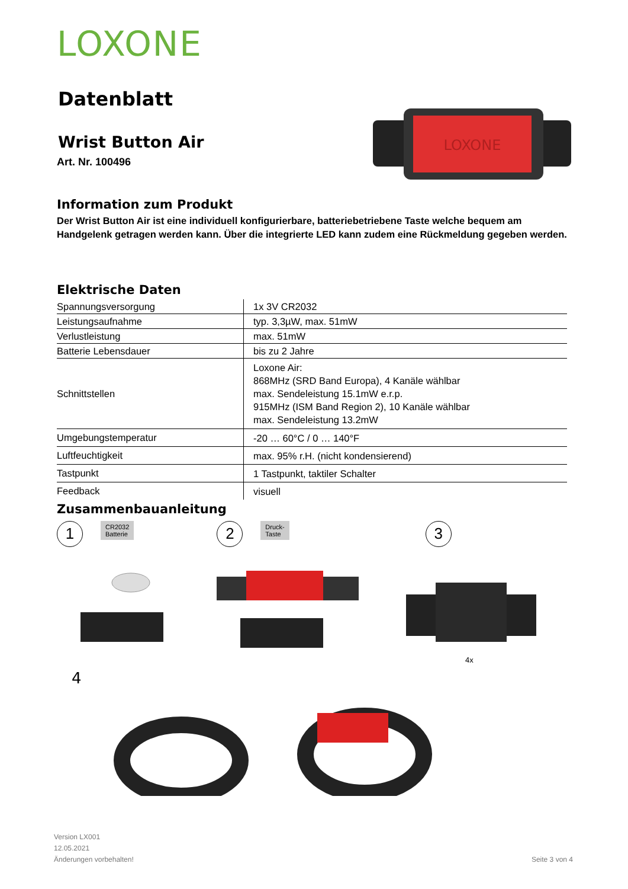LOXONE
Datenblatt
Wrist Button Air
Art. Nr. 100496
LOXONE
Information zum Produkt
Der Wrist Button Air ist eine individuell konfigurierbare, batteriebetriebene Taste welche bequem am Handgelenk getragen werden kann. Über die integrierte LED kann zudem eine Rückmeldung gegeben werden.
Elektrische Daten
| Spannungsversorgung | 1x 3V CR2032 |
| Leistungsaufnahme | typ. 3,3µW, max. 51mW |
| Verlustleistung | max. 51mW |
| Batterie Lebensdauer | bis zu 2 Jahre |
| Schnittstellen | Loxone Air: 868MHz (SRD Band Europa), 4 Kanäle wählbar max. Sendeleistung 15.1mW e.r.p. 915MHz (ISM Band Region 2), 10 Kanäle wählbar max. Sendeleistung 13.2mW |
| Umgebungstemperatur | -20 … 60°C / 0 … 140°F |
| Luftfeuchtigkeit | max. 95% r.H. (nicht kondensierend) |
| Tastpunkt | 1 Tastpunkt, taktiler Schalter |
| Feedback | visuell |
Zusammenbauanleitung
1 CR2032
Batterie 2 Druck-
Taste 3
4x
4
Version LX001
12.05.2021
Änderungen vorbehalten!
Seite 3 von 4